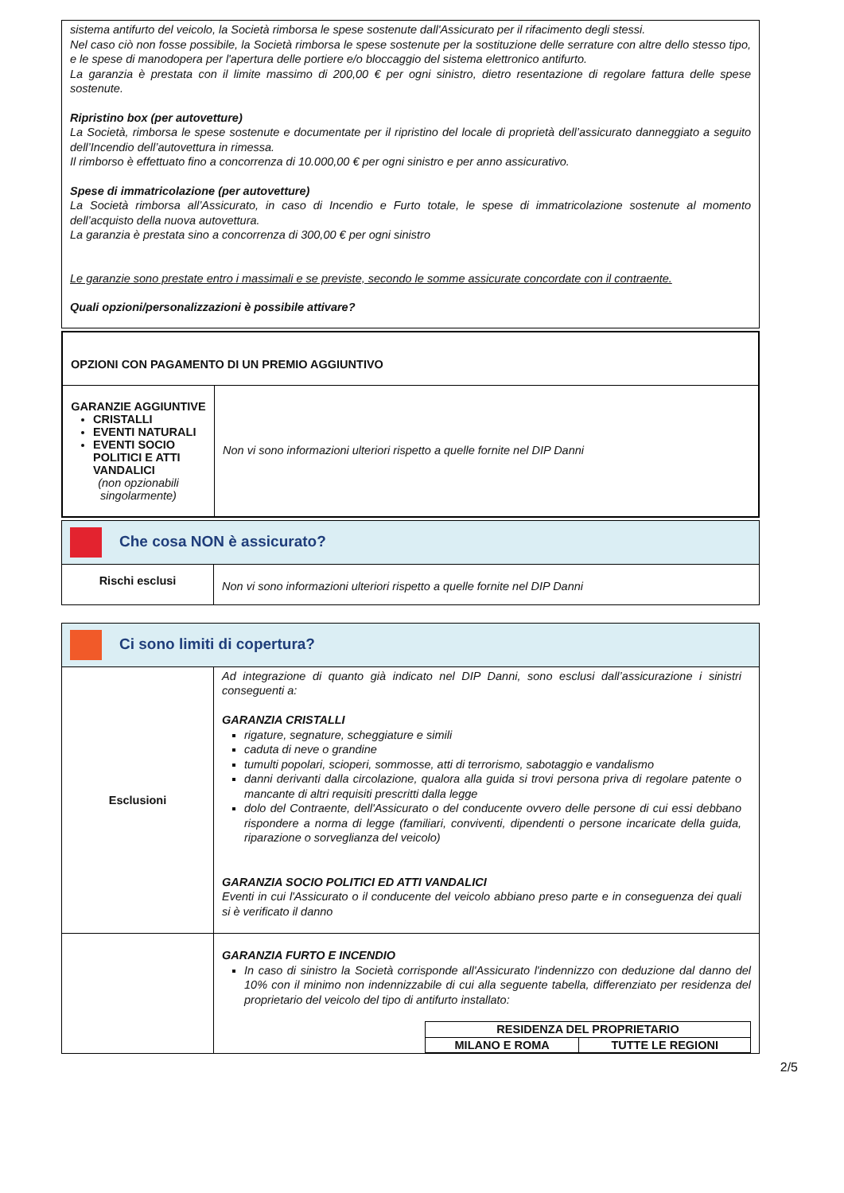sistema antifurto del veicolo, la Società rimborsa le spese sostenute dall'Assicurato per il rifacimento degli stessi.
Nel caso ciò non fosse possibile, la Società rimborsa le spese sostenute per la sostituzione delle serrature con altre dello stesso tipo, e le spese di manodopera per l'apertura delle portiere e/o bloccaggio del sistema elettronico antifurto.
La garanzia è prestata con il limite massimo di 200,00 € per ogni sinistro, dietro resentazione di regolare fattura delle spese sostenute.
Ripristino box (per autovetture)
La Società, rimborsa le spese sostenute e documentate per il ripristino del locale di proprietà dell’assicurato danneggiato a seguito dell’Incendio dell’autovettura in rimessa.
Il rimborso è effettuato fino a concorrenza di 10.000,00 € per ogni sinistro e per anno assicurativo.
Spese di immatricolazione (per autovetture)
La Società rimborsa all’Assicurato, in caso di Incendio e Furto totale, le spese di immatricolazione sostenute al momento dell’acquisto della nuova autovettura.
La garanzia è prestata sino a concorrenza di 300,00 € per ogni sinistro
Le garanzie sono prestate entro i massimali e se previste, secondo le somme assicurate concordate con il contraente.
Quali opzioni/personalizzazioni è possibile attivare?
| OPZIONI CON PAGAMENTO DI UN PREMIO AGGIUNTIVO | |
| GARANZIE AGGIUNTIVE CRISTALLI EVENTI NATURALI EVENTI SOCIO POLITICI E ATTI VANDALICI (non opzionabili singolarmente) | Non vi sono informazioni ulteriori rispetto a quelle fornite nel DIP Danni |
| Che cosa NON è assicurato? | |
| Rischi esclusi | Non vi sono informazioni ulteriori rispetto a quelle fornite nel DIP Danni |
| Ci sono limiti di copertura? | |
| Esclusioni | Ad integrazione di quanto già indicato nel DIP Danni, sono esclusi dall’assicurazione i sinistri conseguenti a: GARANZIA CRISTALLI rigature, segnature, scheggiature e simili caduta di neve o grandine tumulti popolari, scioperi, sommosse, atti di terrorismo, sabotaggio e vandalismo danni derivanti dalla circolazione, qualora alla guida si trovi persona priva di regolare patente o mancante di altri requisiti prescritti dalla legge dolo del Contraente, dell'Assicurato o del conducente ovvero delle persone di cui essi debbano rispondere a norma di legge (familiari, conviventi, dipendenti o persone incaricate della guida, riparazione o sorveglianza del veicolo) GARANZIA SOCIO POLITICI ED ATTI VANDALICI Eventi in cui l'Assicurato o il conducente del veicolo abbiano preso parte e in conseguenza dei quali si è verificato il danno |
| | GARANZIA FURTO E INCENDIO In caso di sinistro la Società corrisponde all'Assicurato l'indennizzo con deduzione dal danno del 10% con il minimo non indennizzabile di cui alla seguente tabella, differenziato per residenza del proprietario del veicolo del tipo di antifurto installato: / RESIDENZA DEL PROPRIETARIO / / / MILANO E ROMA / TUTTE LE REGIONI / |
2/5